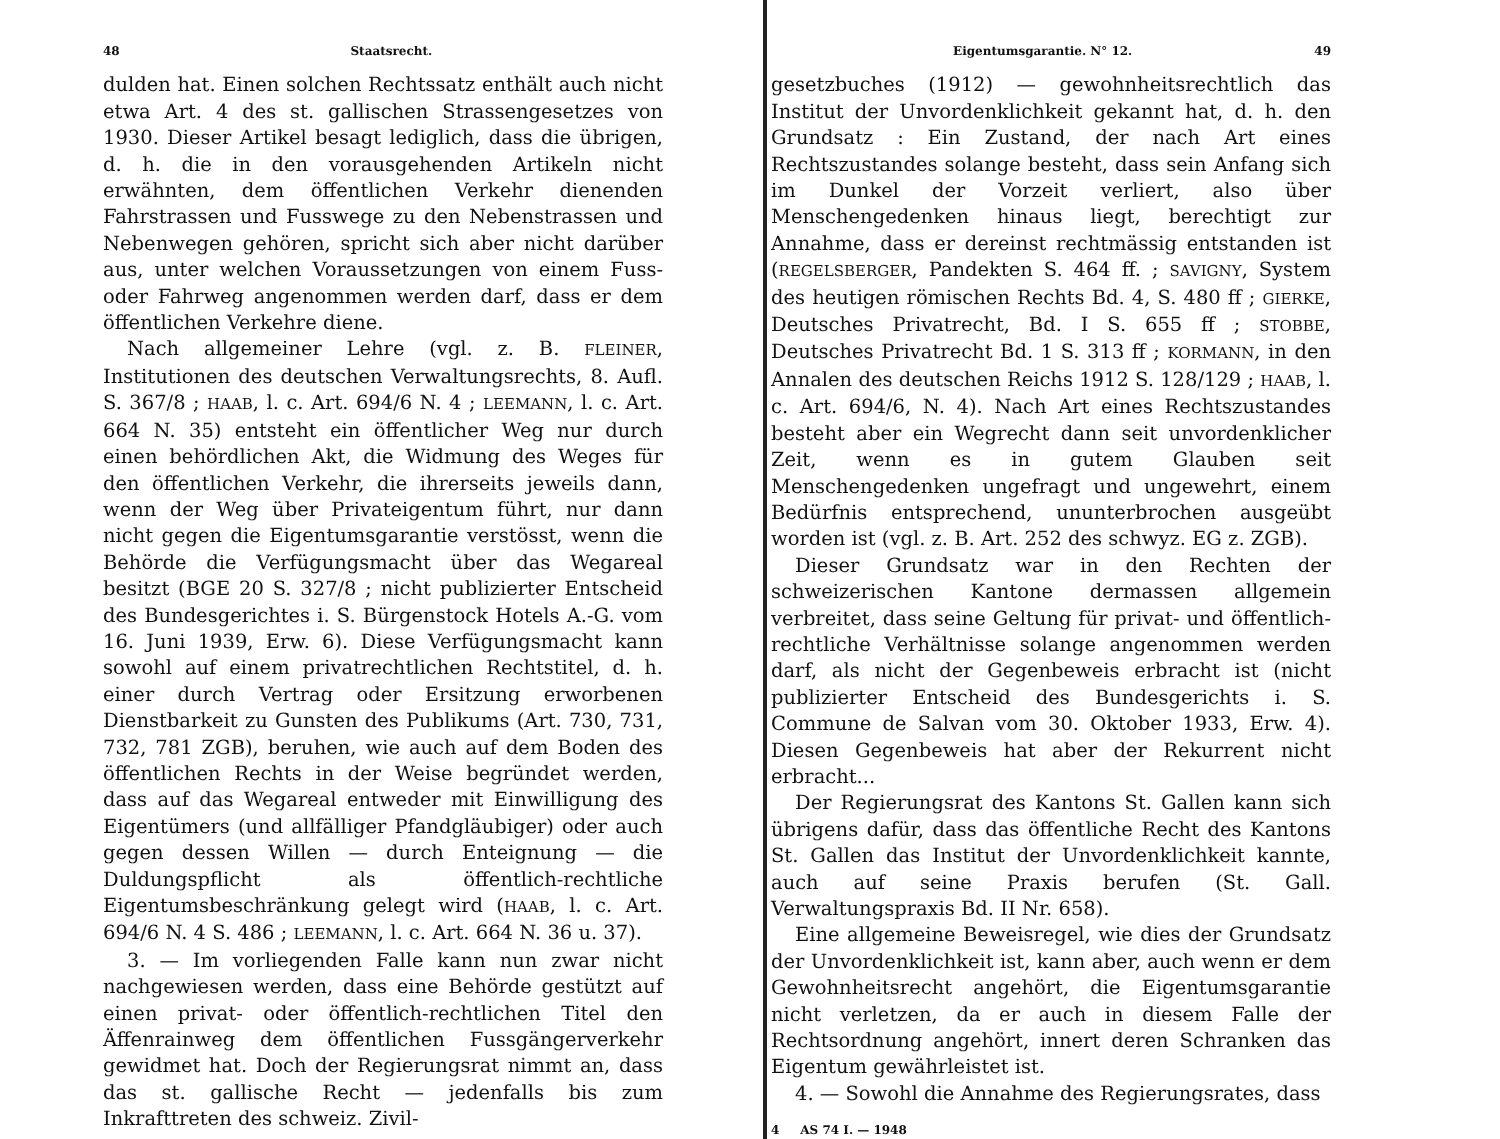48 Staatsrecht.
dulden hat. Einen solchen Rechtssatz enthält auch nicht etwa Art. 4 des st. gallischen Strassengesetzes von 1930. Dieser Artikel besagt lediglich, dass die übrigen, d. h. die in den vorausgehenden Artikeln nicht erwähnten, dem öffentlichen Verkehr dienenden Fahrstrassen und Fusswege zu den Nebenstrassen und Nebenwegen gehören, spricht sich aber nicht darüber aus, unter welchen Voraussetzungen von einem Fuss- oder Fahrweg angenommen werden darf, dass er dem öffentlichen Verkehre diene.
Nach allgemeiner Lehre (vgl. z. B. FLEINER, Institutionen des deutschen Verwaltungsrechts, 8. Aufl. S. 367/8 ; HAAB, l. c. Art. 694/6 N. 4 ; LEEMANN, l. c. Art. 664 N. 35) entsteht ein öffentlicher Weg nur durch einen behördlichen Akt, die Widmung des Weges für den öffentlichen Verkehr, die ihrerseits jeweils dann, wenn der Weg über Privateigentum führt, nur dann nicht gegen die Eigentumsgarantie verstösst, wenn die Behörde die Verfügungsmacht über das Wegareal besitzt (BGE 20 S. 327/8 ; nicht publizierter Entscheid des Bundesgerichtes i. S. Bürgenstock Hotels A.-G. vom 16. Juni 1939, Erw. 6). Diese Verfügungsmacht kann sowohl auf einem privatrechtlichen Rechtstitel, d. h. einer durch Vertrag oder Ersitzung erworbenen Dienstbarkeit zu Gunsten des Publikums (Art. 730, 731, 732, 781 ZGB), beruhen, wie auch auf dem Boden des öffentlichen Rechts in der Weise begründet werden, dass auf das Wegareal entweder mit Einwilligung des Eigentümers (und allfälliger Pfandgläubiger) oder auch gegen dessen Willen — durch Enteignung — die Duldungspflicht als öffentlich-rechtliche Eigentumsbeschränkung gelegt wird (HAAB, l. c. Art. 694/6 N. 4 S. 486 ; LEEMANN, l. c. Art. 664 N. 36 u. 37).
3. — Im vorliegenden Falle kann nun zwar nicht nachgewiesen werden, dass eine Behörde gestützt auf einen privat- oder öffentlich-rechtlichen Titel den Äffenrainweg dem öffentlichen Fussgängerverkehr gewidmet hat. Doch der Regierungsrat nimmt an, dass das st. gallische Recht — jedenfalls bis zum Inkrafttreten des schweiz. Zivil-
Eigentumsgarantie. N° 12. 49
gesetzbuches (1912) — gewohnheitsrechtlich das Institut der Unvordenklichkeit gekannt hat, d. h. den Grundsatz : Ein Zustand, der nach Art eines Rechtszustandes solange besteht, dass sein Anfang sich im Dunkel der Vorzeit verliert, also über Menschengedenken hinaus liegt, berechtigt zur Annahme, dass er dereinst rechtmässig entstanden ist (REGELSBERGER, Pandekten S. 464 ff. ; SAVIGNY, System des heutigen römischen Rechts Bd. 4, S. 480 ff ; GIERKE, Deutsches Privatrecht, Bd. I S. 655 ff ; STOBBE, Deutsches Privatrecht Bd. 1 S. 313 ff ; KORMANN, in den Annalen des deutschen Reichs 1912 S. 128/129 ; HAAB, l. c. Art. 694/6, N. 4). Nach Art eines Rechtszustandes besteht aber ein Wegrecht dann seit unvordenklicher Zeit, wenn es in gutem Glauben seit Menschengedenken ungefragt und ungewehrt, einem Bedürfnis entsprechend, ununterbrochen ausgeübt worden ist (vgl. z. B. Art. 252 des schwyz. EG z. ZGB).
Dieser Grundsatz war in den Rechten der schweizerischen Kantone dermassen allgemein verbreitet, dass seine Geltung für privat- und öffentlich-rechtliche Verhältnisse solange angenommen werden darf, als nicht der Gegenbeweis erbracht ist (nicht publizierter Entscheid des Bundesgerichts i. S. Commune de Salvan vom 30. Oktober 1933, Erw. 4). Diesen Gegenbeweis hat aber der Rekurrent nicht erbracht...
Der Regierungsrat des Kantons St. Gallen kann sich übrigens dafür, dass das öffentliche Recht des Kantons St. Gallen das Institut der Unvordenklichkeit kannte, auch auf seine Praxis berufen (St. Gall. Verwaltungspraxis Bd. II Nr. 658).
Eine allgemeine Beweisregel, wie dies der Grundsatz der Unvordenklichkeit ist, kann aber, auch wenn er dem Gewohnheitsrecht angehört, die Eigentumsgarantie nicht verletzen, da er auch in diesem Falle der Rechtsordnung angehört, innert deren Schranken das Eigentum gewährleistet ist.
4. — Sowohl die Annahme des Regierungsrates, dass
4 AS 74 I. — 1948